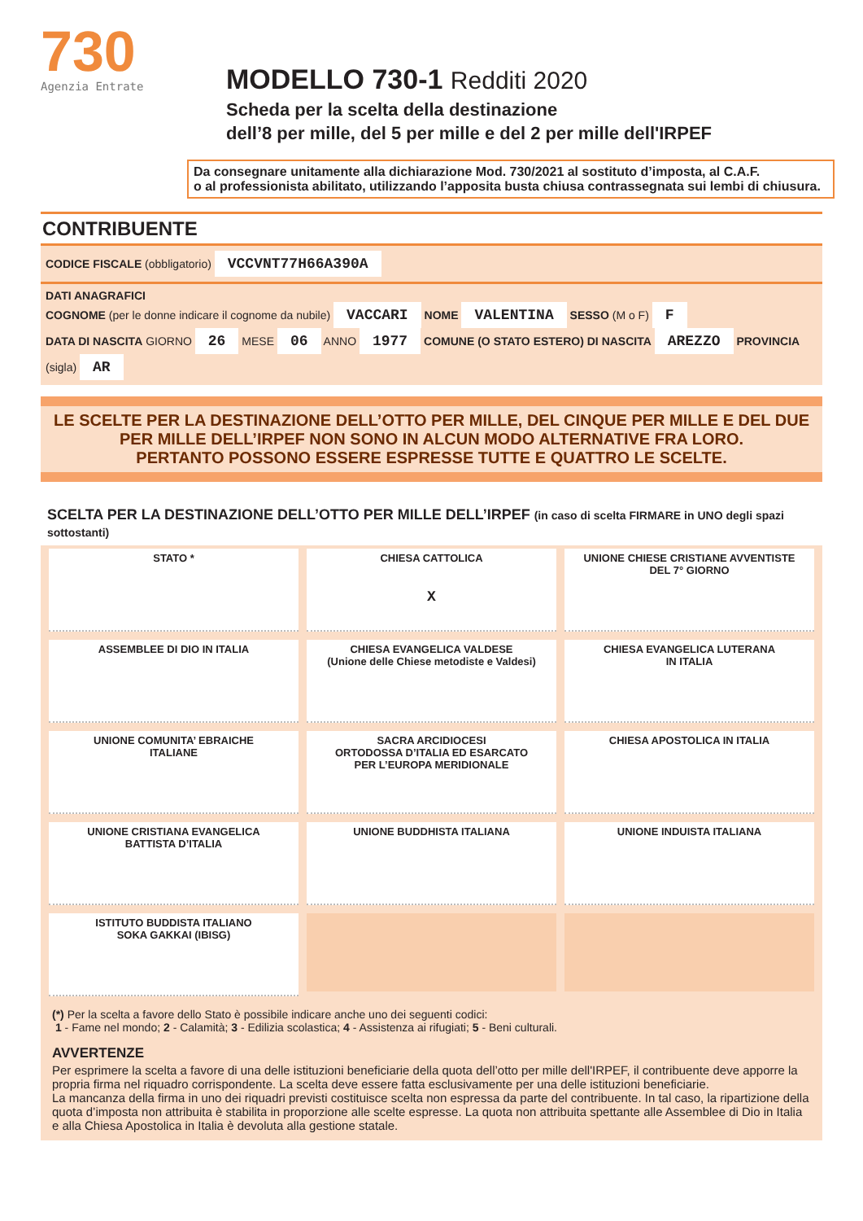730
Agenzia Entrate
MODELLO 730-1 Redditi 2020
Scheda per la scelta della destinazione
dell’8 per mille, del 5 per mille e del 2 per mille dell'IRPEF
Da consegnare unitamente alla dichiarazione Mod. 730/2021 al sostituto d’imposta, al C.A.F.
o al professionista abilitato, utilizzando l’apposita busta chiusa contrassegnata sui lembi di chiusura.
CONTRIBUENTE
CODICE FISCALE (obbligatorio) VCCVNT77H66A390A
DATI ANAGRAFICI
COGNOME (per le donne indicare il cognome da nubile) VACCARI NOME VALENTINA SESSO (M o F) F
DATA DI NASCITA GIORNO 26 MESE 06 ANNO 1977 COMUNE (O STATO ESTERO) DI NASCITA AREZZO PROVINCIA (sigla) AR
LE SCELTE PER LA DESTINAZIONE DELL’OTTO PER MILLE, DEL CINQUE PER MILLE E DEL DUE PER MILLE DELL’IRPEF NON SONO IN ALCUN MODO ALTERNATIVE FRA LORO.
PERTANTO POSSONO ESSERE ESPRESSE TUTTE E QUATTRO LE SCELTE.
SCELTA PER LA DESTINAZIONE DELL’OTTO PER MILLE DELL’IRPEF (in caso di scelta FIRMARE in UNO degli spazi sottostanti)
STATO *
CHIESA CATTOLICA
X
UNIONE CHIESE CRISTIANE AVVENTISTE
DEL 7° GIORNO
ASSEMBLEE DI DIO IN ITALIA
CHIESA EVANGELICA VALDESE
(Unione delle Chiese metodiste e Valdesi)
CHIESA EVANGELICA LUTERANA
IN ITALIA
UNIONE COMUNITA’ EBRAICHE
ITALIANE
SACRA ARCIDIOCESI
ORTODOSSA D’ITALIA ED ESARCATO
PER L’EUROPA MERIDIONALE
CHIESA APOSTOLICA IN ITALIA
UNIONE CRISTIANA EVANGELICA
BATTISTA D’ITALIA
UNIONE BUDDHISTA ITALIANA
UNIONE INDUISTA ITALIANA
ISTITUTO BUDDISTA ITALIANO
SOKA GAKKAI (IBISG)
(*) Per la scelta a favore dello Stato è possibile indicare anche uno dei seguenti codici:
1 - Fame nel mondo; 2 - Calamità; 3 - Edilizia scolastica; 4 - Assistenza ai rifugiati; 5 - Beni culturali.
AVVERTENZE
Per esprimere la scelta a favore di una delle istituzioni beneficiarie della quota dell’otto per mille dell'IRPEF, il contribuente deve apporre la propria firma nel riquadro corrispondente. La scelta deve essere fatta esclusivamente per una delle istituzioni beneficiarie.
La mancanza della firma in uno dei riquadri previsti costituisce scelta non espressa da parte del contribuente. In tal caso, la ripartizione della quota d’imposta non attribuita è stabilita in proporzione alle scelte espresse. La quota non attribuita spettante alle Assemblee di Dio in Italia e alla Chiesa Apostolica in Italia è devoluta alla gestione statale.